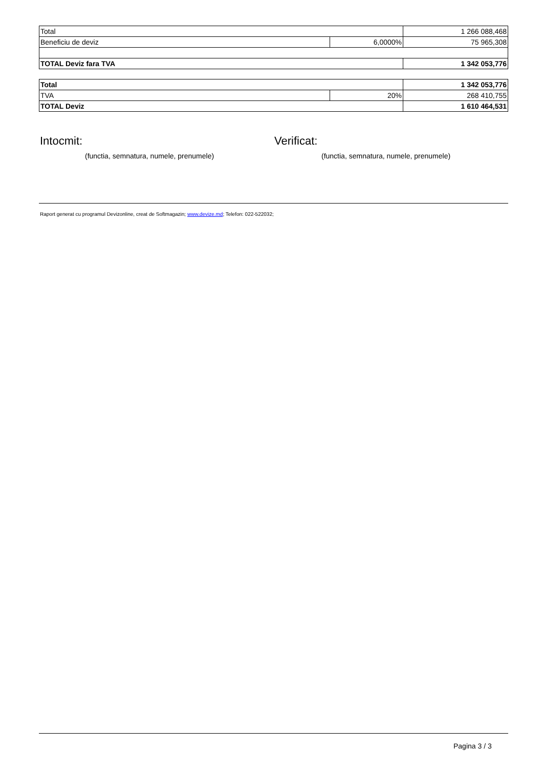| Total | | 1 266 088,468 |
| Beneficiu de deviz | 6,0000% | 75 965,308 |
| TOTAL Deviz fara TVA | | 1 342 053,776 |
| Total | | 1 342 053,776 |
| TVA | 20% | 268 410,755 |
| TOTAL Deviz | | 1 610 464,531 |
Intocmit:
(functia, semnatura, numele, prenumele)
Verificat:
(functia, semnatura, numele, prenumele)
Raport generat cu programul Devizonline, creat de Softmagazin; www.devize.md; Telefon: 022-522032;
Pagina 3 / 3